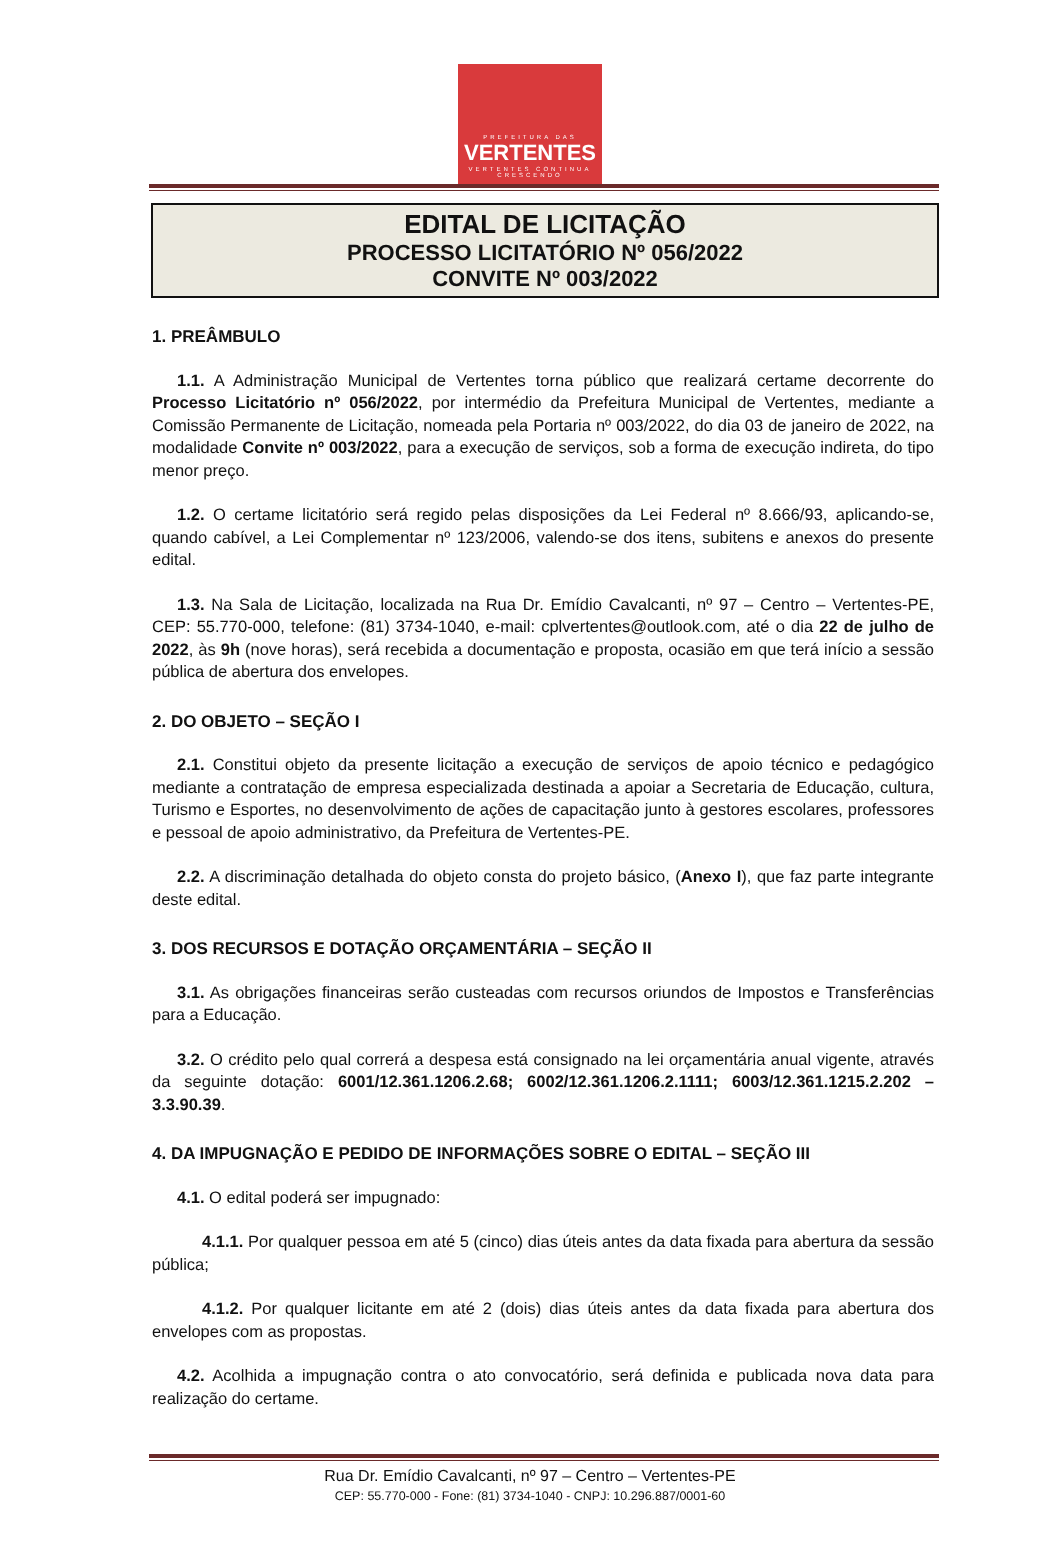PREFEITURA DAS
VERTENTES
VERTENTES CONTINUA CRESCENDO
EDITAL DE LICITAÇÃO
PROCESSO LICITATÓRIO Nº 056/2022
CONVITE Nº 003/2022
1. PREÂMBULO
1.1. A Administração Municipal de Vertentes torna público que realizará certame decorrente do Processo Licitatório nº 056/2022, por intermédio da Prefeitura Municipal de Vertentes, mediante a Comissão Permanente de Licitação, nomeada pela Portaria nº 003/2022, do dia 03 de janeiro de 2022, na modalidade Convite nº 003/2022, para a execução de serviços, sob a forma de execução indireta, do tipo menor preço.
1.2. O certame licitatório será regido pelas disposições da Lei Federal nº 8.666/93, aplicando-se, quando cabível, a Lei Complementar nº 123/2006, valendo-se dos itens, subitens e anexos do presente edital.
1.3. Na Sala de Licitação, localizada na Rua Dr. Emídio Cavalcanti, nº 97 – Centro – Vertentes-PE, CEP: 55.770-000, telefone: (81) 3734-1040, e-mail: cplvertentes@outlook.com, até o dia 22 de julho de 2022, às 9h (nove horas), será recebida a documentação e proposta, ocasião em que terá início a sessão pública de abertura dos envelopes.
2. DO OBJETO – SEÇÃO I
2.1. Constitui objeto da presente licitação a execução de serviços de apoio técnico e pedagógico mediante a contratação de empresa especializada destinada a apoiar a Secretaria de Educação, cultura, Turismo e Esportes, no desenvolvimento de ações de capacitação junto à gestores escolares, professores e pessoal de apoio administrativo, da Prefeitura de Vertentes-PE.
2.2. A discriminação detalhada do objeto consta do projeto básico, (Anexo I), que faz parte integrante deste edital.
3. DOS RECURSOS E DOTAÇÃO ORÇAMENTÁRIA – SEÇÃO II
3.1. As obrigações financeiras serão custeadas com recursos oriundos de Impostos e Transferências para a Educação.
3.2. O crédito pelo qual correrá a despesa está consignado na lei orçamentária anual vigente, através da seguinte dotação: 6001/12.361.1206.2.68; 6002/12.361.1206.2.1111; 6003/12.361.1215.2.202 – 3.3.90.39.
4. DA IMPUGNAÇÃO E PEDIDO DE INFORMAÇÕES SOBRE O EDITAL – SEÇÃO III
4.1. O edital poderá ser impugnado:
4.1.1. Por qualquer pessoa em até 5 (cinco) dias úteis antes da data fixada para abertura da sessão pública;
4.1.2. Por qualquer licitante em até 2 (dois) dias úteis antes da data fixada para abertura dos envelopes com as propostas.
4.2. Acolhida a impugnação contra o ato convocatório, será definida e publicada nova data para realização do certame.
Rua Dr. Emídio Cavalcanti, nº 97 – Centro – Vertentes-PE
CEP: 55.770-000 - Fone: (81) 3734-1040 - CNPJ: 10.296.887/0001-60